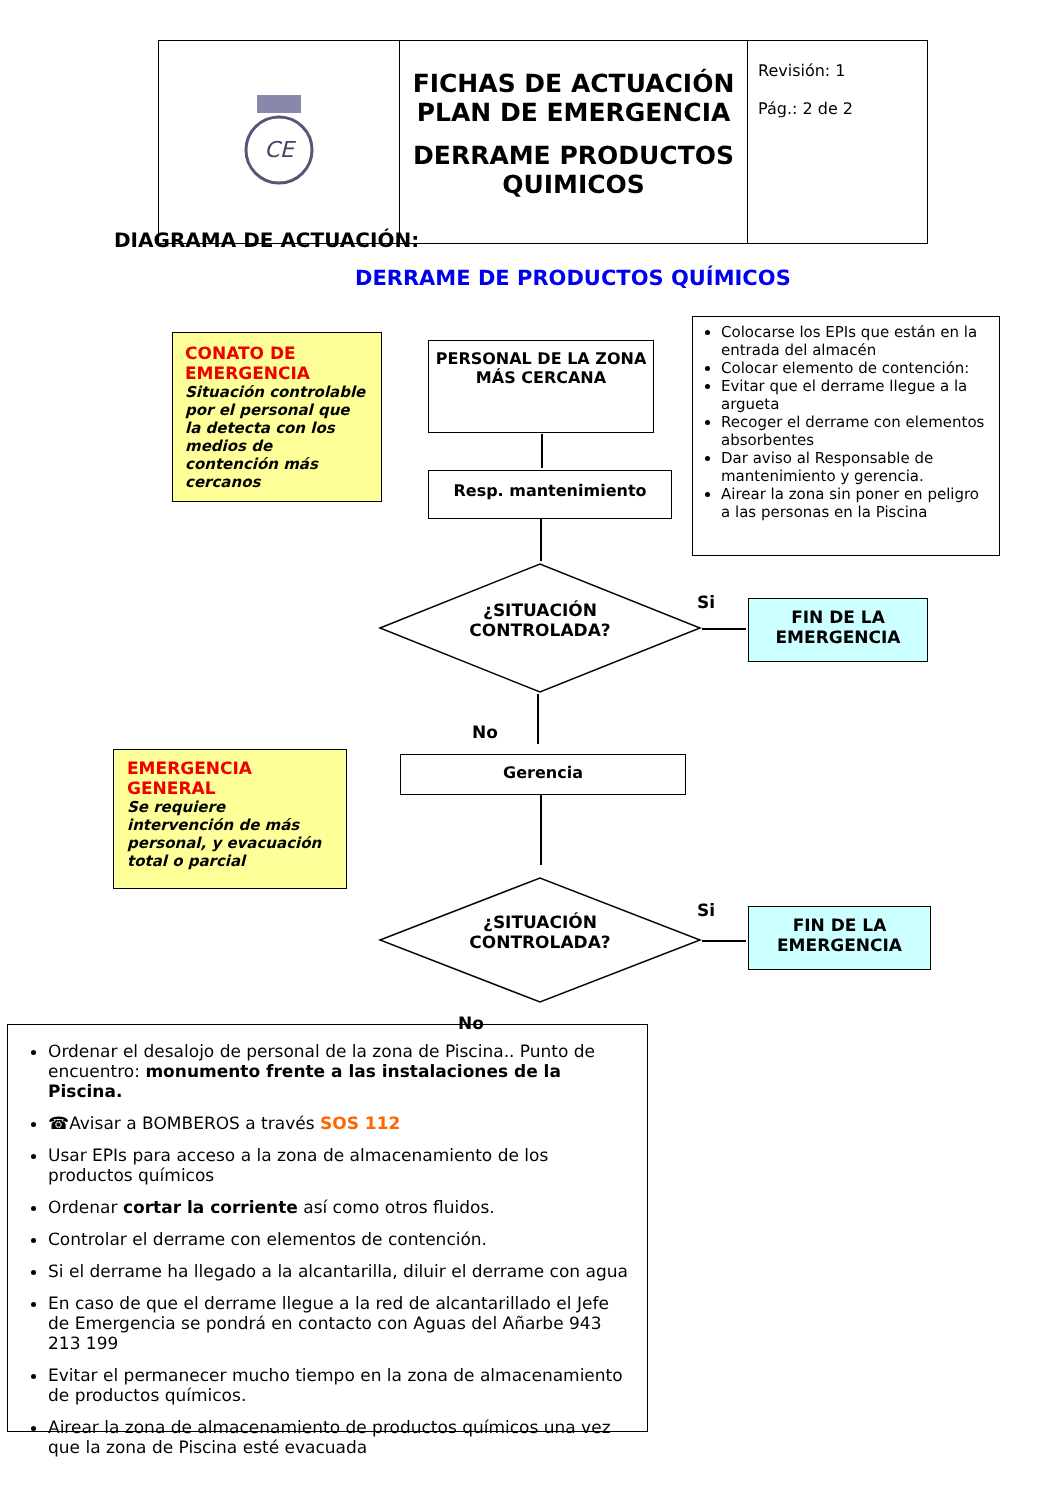| CE | FICHAS DE ACTUACIÓN PLAN DE EMERGENCIA DERRAME PRODUCTOS QUIMICOS | Revisión: 1 Pág.: 2 de 2 |
DIAGRAMA DE ACTUACIÓN:
DERRAME DE PRODUCTOS QUÍMICOS
CONATO DE EMERGENCIA
Situación controlable por el personal que la detecta con los medios de contención más cercanos
PERSONAL DE LA ZONA MÁS CERCANA
Colocarse los EPIs que están en la entrada del almacén
Colocar elemento de contención:
Evitar que el derrame llegue a la argueta
Recoger el derrame con elementos absorbentes
Dar aviso al Responsable de mantenimiento y gerencia.
Airear la zona sin poner en peligro a las personas en la Piscina
Resp. mantenimiento
¿SITUACIÓN CONTROLADA?
Si
FIN DE LA EMERGENCIA
No
EMERGENCIA GENERAL
Se requiere intervención de más personal, y evacuación total o parcial
Gerencia
¿SITUACIÓN CONTROLADA?
Si
FIN DE LA EMERGENCIA
No
Ordenar el desalojo de personal de la zona de Piscina.. Punto de encuentro: monumento frente a las instalaciones de la Piscina.
☎Avisar a BOMBEROS a través SOS 112
Usar EPIs para acceso a la zona de almacenamiento de los productos químicos
Ordenar cortar la corriente así como otros fluidos.
Controlar el derrame con elementos de contención.
Si el derrame ha llegado a la alcantarilla, diluir el derrame con agua
En caso de que el derrame llegue a la red de alcantarillado el Jefe de Emergencia se pondrá en contacto con Aguas del Añarbe 943 213 199
Evitar el permanecer mucho tiempo en la zona de almacenamiento de productos químicos.
Airear la zona de almacenamiento de productos químicos una vez que la zona de Piscina esté evacuada